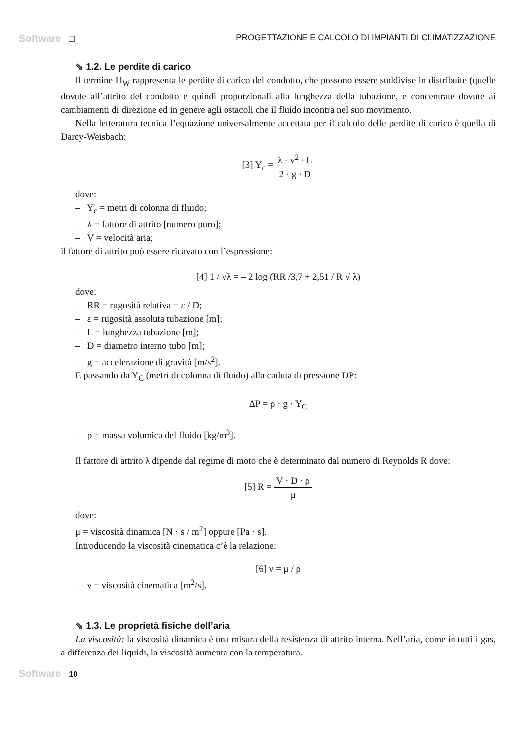Software □ PROGETTAZIONE E CALCOLO DI IMPIANTI DI CLIMATIZZAZIONE
⇘ 1.2. Le perdite di carico
Il termine H<sub>W</sub> rappresenta le perdite di carico del condotto, che possono essere suddivise in distribuite (quelle dovute all’attrito del condotto e quindi proporzionali alla lunghezza della tubazione, e concentrate dovute ai cambiamenti di direzione ed in genere agli ostacoli che il fluido incontra nel suo movimento.
Nella letteratura tecnica l’equazione universalmente accettata per il calcolo delle perdite di carico è quella di Darcy-Weisbach:
[3] Y<sub>c</sub> = λ · v<sup>2</sup> · L 2 · g · D
dove:
– Y<sub>c</sub> = metri di colonna di fluido;
– λ = fattore di attrito [numero puro];
– V = velocità aria;
il fattore di attrito può essere ricavato con l’espressione:
[4] 1 / √λ = – 2 log (RR /3,7 + 2,51 / R √ λ)
dove:
– RR = rugosità relativa = ε / D;
– ε = rugosità assoluta tubazione [m];
– L = lunghezza tubazione [m];
– D = diametro interno tubo [m];
– g = accelerazione di gravità [m/s<sup>2</sup>].
E passando da Y<sub>C</sub> (metri di colonna di fluido) alla caduta di pressione DP:
ΔP = ρ · g · Y<sub>C</sub>
– ρ = massa volumica del fluido [kg/m<sup>3</sup>].
Il fattore di attrito λ dipende dal regime di moto che è determinato dal numero di Reynolds R dove:
[5] R = V · D · ρ μ
dove:
μ = viscosità dinamica [N · s / m<sup>2</sup>] oppure [Pa · s].
Introducendo la viscosità cinematica c’è la relazione:
[6] ν = μ / ρ
– ν = viscosità cinematica [m<sup>2</sup>/s].
⇘ 1.3. Le proprietà fisiche dell’aria
La viscosità: la viscosità dinamica è una misura della resistenza di attrito interna. Nell’aria, come in tutti i gas, a differenza dei liquidi, la viscosità aumenta con la temperatura.
Software 10